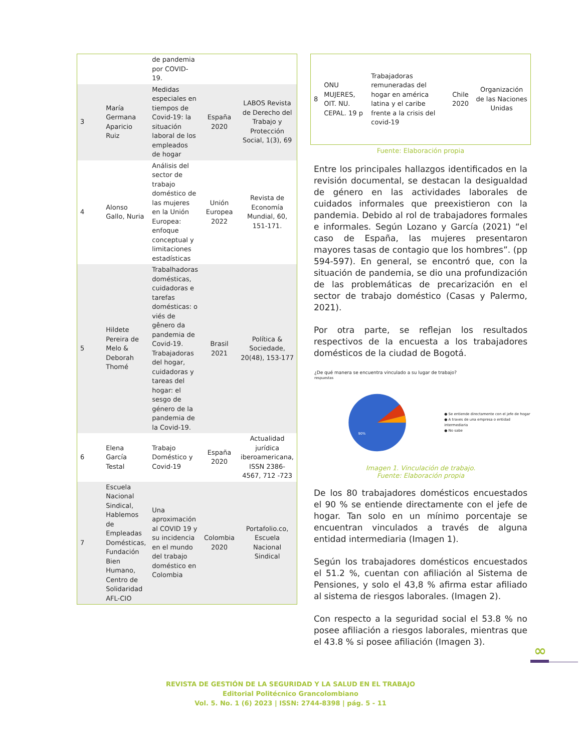| | | de pandemia por COVID-19. | | |
| 3 | María Germana Aparicio Ruiz | Medidas especiales en tiempos de Covid-19: la situación laboral de los empleados de hogar | España 2020 | LABOS Revista de Derecho del Trabajo y Protección Social, 1(3), 69 |
| 4 | Alonso Gallo, Nuria | Análisis del sector de trabajo doméstico de las mujeres en la Unión Europea: enfoque conceptual y limitaciones estadísticas | Unión Europea 2022 | Revista de Economía Mundial, 60, 151-171. |
| 5 | Hildete Pereira de Melo & Deborah Thomé | Trabalhadoras domésticas, cuidadoras e tarefas domésticas: o viés de gênero da pandemia de Covid-19. Trabajadoras del hogar, cuidadoras y tareas del hogar: el sesgo de género de la pandemia de la Covid-19. | Brasil 2021 | Política & Sociedade, 20(48), 153-177 |
| 6 | Elena García Testal | Trabajo Doméstico y Covid-19 | España 2020 | Actualidad jurídica iberoamericana, ISSN 2386-4567, 712 -723 |
| 7 | Escuela Nacional Sindical, Hablemos de Empleadas Domésticas, Fundación Bien Humano, Centro de Solidaridad AFL-CIO | Una aproximación al COVID 19 y su incidencia en el mundo del trabajo doméstico en Colombia | Colombia 2020 | Portafolio.co, Escuela Nacional Sindical |
| 8 | ONU MUJERES, OIT. NU. CEPAL. 19 p | Trabajadoras remuneradas del hogar en américa latina y el caribe frente a la crisis del covid-19 | Chile 2020 | Organización de las Naciones Unidas |
Fuente: Elaboración propia
Entre los principales hallazgos identificados en la revisión documental, se destacan la desigualdad de género en las actividades laborales de cuidados informales que preexistieron con la pandemia. Debido al rol de trabajadores formales e informales. Según Lozano y García (2021) “el caso de España, las mujeres presentaron mayores tasas de contagio que los hombres”. (pp 594-597). En general, se encontró que, con la situación de pandemia, se dio una profundización de las problemáticas de precarización en el sector de trabajo doméstico (Casas y Palermo, 2021).
Por otra parte, se reflejan los resultados respectivos de la encuesta a los trabajadores domésticos de la ciudad de Bogotá.
¿De qué manera se encuentra vinculado a su lugar de trabajo?
respuestas
90%
● Se entiende directamente con el jefe de hogar
● A traves de una empresa o entidad intermediaria
● No sabe
Imagen 1. Vinculación de trabajo.
Fuente: Elaboración propia
De los 80 trabajadores domésticos encuestados el 90 % se entiende directamente con el jefe de hogar. Tan solo en un mínimo porcentaje se encuentran vinculados a través de alguna entidad intermediaria (Imagen 1).
Según los trabajadores domésticos encuestados el 51.2 %, cuentan con afiliación al Sistema de Pensiones, y solo el 43,8 % afirma estar afiliado al sistema de riesgos laborales. (Imagen 2).
Con respecto a la seguridad social el 53.8 % no posee afiliación a riesgos laborales, mientras que el 43.8 % si posee afiliación (Imagen 3).
∞
REVISTA DE GESTIÓN DE LA SEGURIDAD Y LA SALUD EN EL TRABAJO
Editorial Politécnico Grancolombiano
Vol. 5. No. 1 (6) 2023 | ISSN: 2744-8398 | pág. 5 - 11